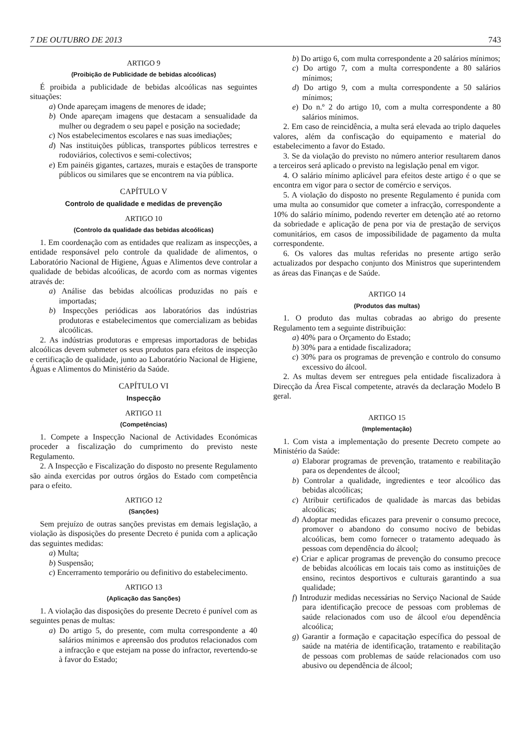7 DE OUTUBRO DE 2013 743
ARTIGO 9
(Proibição de Publicidade de bebidas alcoólicas)
É proibida a publicidade de bebidas alcoólicas nas seguintes situações:
a) Onde apareçam imagens de menores de idade;
b) Onde apareçam imagens que destacam a sensualidade da mulher ou degradem o seu papel e posição na sociedade;
c) Nos estabelecimentos escolares e nas suas imediações;
d) Nas instituições públicas, transportes públicos terrestres e rodoviários, colectivos e semi-colectivos;
e) Em painéis gigantes, cartazes, murais e estações de transporte públicos ou similares que se encontrem na via pública.
CAPÍTULO V
Controlo de qualidade e medidas de prevenção
ARTIGO 10
(Controlo da qualidade das bebidas alcoólicas)
1. Em coordenação com as entidades que realizam as inspecções, a entidade responsável pelo controle da qualidade de alimentos, o Laboratório Nacional de Higiene, Águas e Alimentos deve controlar a qualidade de bebidas alcoólicas, de acordo com as normas vigentes através de:
a) Análise das bebidas alcoólicas produzidas no país e importadas;
b) Inspecções periódicas aos laboratórios das indústrias produtoras e estabelecimentos que comercializam as bebidas alcoólicas.
2. As indústrias produtoras e empresas importadoras de bebidas alcoólicas devem submeter os seus produtos para efeitos de inspecção e certificação de qualidade, junto ao Laboratório Nacional de Higiene, Águas e Alimentos do Ministério da Saúde.
CAPÍTULO VI
Inspecção
ARTIGO 11
(Competências)
1. Compete a Inspecção Nacional de Actividades Económicas proceder a fiscalização do cumprimento do previsto neste Regulamento.
2. A Inspecção e Fiscalização do disposto no presente Regulamento são ainda exercidas por outros órgãos do Estado com competência para o efeito.
ARTIGO 12
(Sanções)
Sem prejuízo de outras sanções previstas em demais legislação, a violação às disposições do presente Decreto é punida com a aplicação das seguintes medidas:
a) Multa;
b) Suspensão;
c) Encerramento temporário ou definitivo do estabelecimento.
ARTIGO 13
(Aplicação das Sanções)
1. A violação das disposições do presente Decreto é punível com as seguintes penas de multas:
a) Do artigo 5, do presente, com multa correspondente a 40 salários mínimos e apreensão dos produtos relacionados com a infracção e que estejam na posse do infractor, revertendo-se à favor do Estado;
b) Do artigo 6, com multa correspondente a 20 salários mínimos;
c) Do artigo 7, com a multa correspondente a 80 salários mínimos;
d) Do artigo 9, com a multa correspondente a 50 salários mínimos;
e) Do n.º 2 do artigo 10, com a multa correspondente a 80 salários mínimos.
2. Em caso de reincidência, a multa será elevada ao triplo daqueles valores, além da confiscação do equipamento e material do estabelecimento a favor do Estado.
3. Se da violação do previsto no número anterior resultarem danos a terceiros será aplicado o previsto na legislação penal em vigor.
4. O salário mínimo aplicável para efeitos deste artigo é o que se encontra em vigor para o sector de comércio e serviços.
5. A violação do disposto no presente Regulamento é punida com uma multa ao consumidor que cometer a infracção, correspondente a 10% do salário mínimo, podendo reverter em detenção até ao retorno da sobriedade e aplicação de pena por via de prestação de serviços comunitários, em casos de impossibilidade de pagamento da multa correspondente.
6. Os valores das multas referidas no presente artigo serão actualizados por despacho conjunto dos Ministros que superintendem as áreas das Finanças e de Saúde.
ARTIGO 14
(Produtos das multas)
1. O produto das multas cobradas ao abrigo do presente Regulamento tem a seguinte distribuição:
a) 40% para o Orçamento do Estado;
b) 30% para a entidade fiscalizadora;
c) 30% para os programas de prevenção e controlo do consumo excessivo do álcool.
2. As multas devem ser entregues pela entidade fiscalizadora à Direcção da Área Fiscal competente, através da declaração Modelo B geral.
ARTIGO 15
(Implementação)
1. Com vista a implementação do presente Decreto compete ao Ministério da Saúde:
a) Elaborar programas de prevenção, tratamento e reabilitação para os dependentes de álcool;
b) Controlar a qualidade, ingredientes e teor alcoólico das bebidas alcoólicas;
c) Atribuir certificados de qualidade às marcas das bebidas alcoólicas;
d) Adoptar medidas eficazes para prevenir o consumo precoce, promover o abandono do consumo nocivo de bebidas alcoólicas, bem como fornecer o tratamento adequado às pessoas com dependência do álcool;
e) Criar e aplicar programas de prevenção do consumo precoce de bebidas alcoólicas em locais tais como as instituições de ensino, recintos desportivos e culturais garantindo a sua qualidade;
f) Introduzir medidas necessárias no Serviço Nacional de Saúde para identificação precoce de pessoas com problemas de saúde relacionados com uso de álcool e/ou dependência alcoólica;
g) Garantir a formação e capacitação específica do pessoal de saúde na matéria de identificação, tratamento e reabilitação de pessoas com problemas de saúde relacionados com uso abusivo ou dependência de álcool;